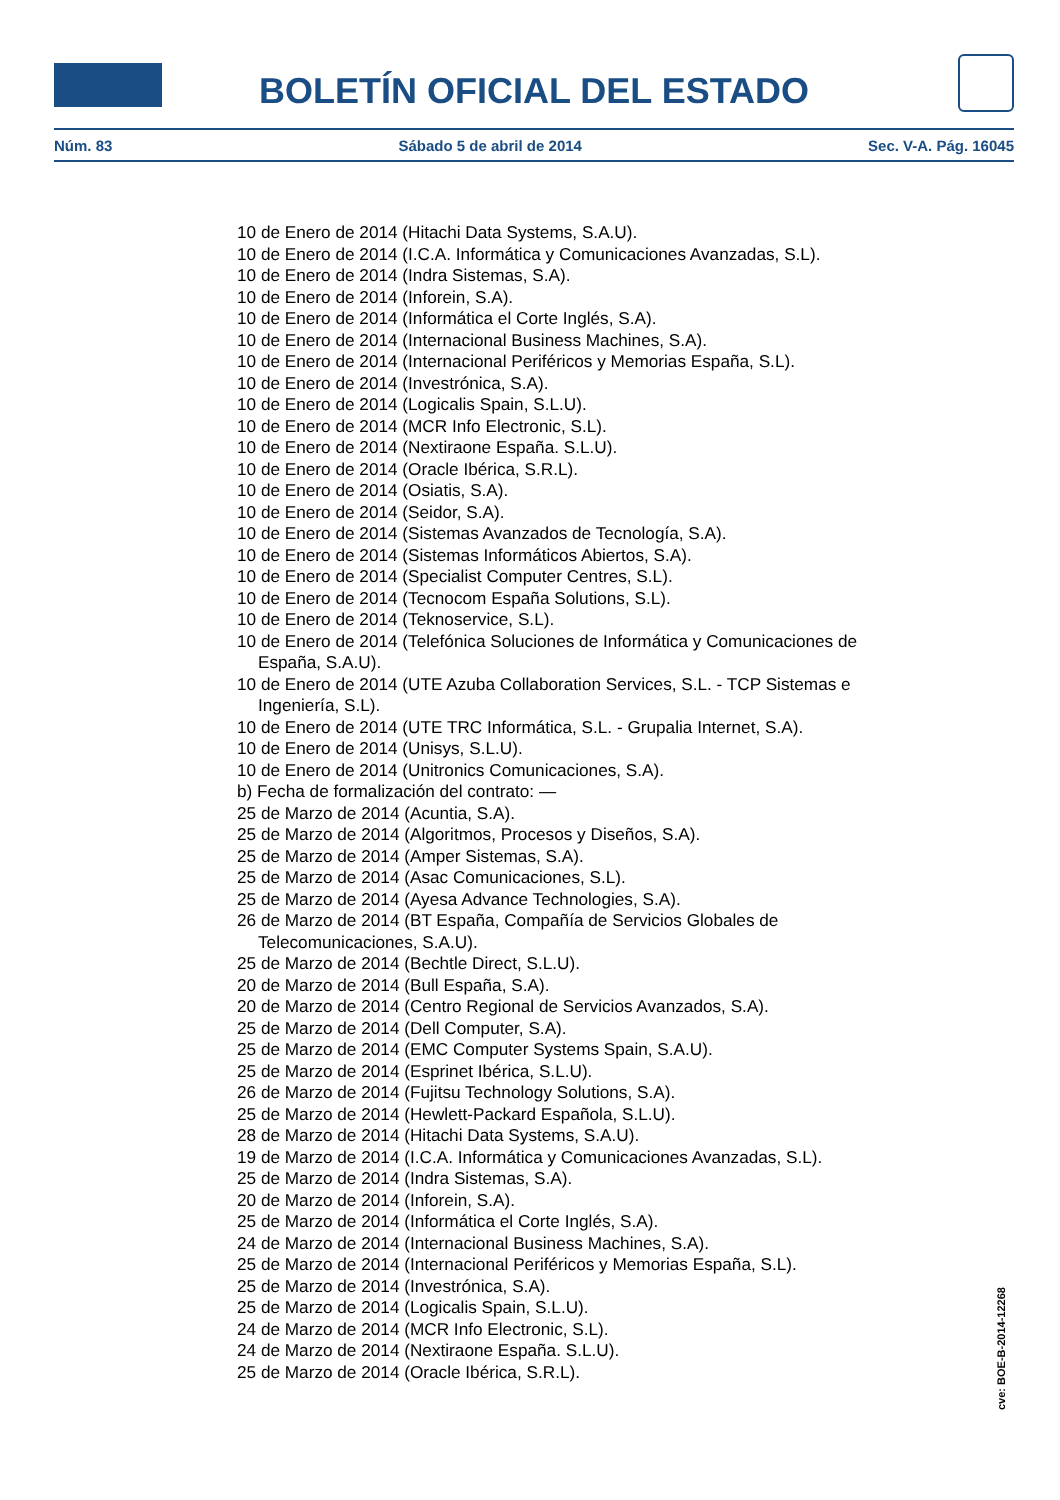BOLETÍN OFICIAL DEL ESTADO
Núm. 83 Sábado 5 de abril de 2014 Sec. V-A. Pág. 16045
10 de Enero de 2014 (Hitachi Data Systems, S.A.U).
10 de Enero de 2014 (I.C.A. Informática y Comunicaciones Avanzadas, S.L).
10 de Enero de 2014 (Indra Sistemas, S.A).
10 de Enero de 2014 (Inforein, S.A).
10 de Enero de 2014 (Informática el Corte Inglés, S.A).
10 de Enero de 2014 (Internacional Business Machines, S.A).
10 de Enero de 2014 (Internacional Periféricos y Memorias España, S.L).
10 de Enero de 2014 (Investrónica, S.A).
10 de Enero de 2014 (Logicalis Spain, S.L.U).
10 de Enero de 2014 (MCR Info Electronic, S.L).
10 de Enero de 2014 (Nextiraone España. S.L.U).
10 de Enero de 2014 (Oracle Ibérica, S.R.L).
10 de Enero de 2014 (Osiatis, S.A).
10 de Enero de 2014 (Seidor, S.A).
10 de Enero de 2014 (Sistemas Avanzados de Tecnología, S.A).
10 de Enero de 2014 (Sistemas Informáticos Abiertos, S.A).
10 de Enero de 2014 (Specialist Computer Centres, S.L).
10 de Enero de 2014 (Tecnocom España Solutions, S.L).
10 de Enero de 2014 (Teknoservice, S.L).
10 de Enero de 2014 (Telefónica Soluciones de Informática y Comunicaciones de España, S.A.U).
10 de Enero de 2014 (UTE Azuba Collaboration Services, S.L. - TCP Sistemas e Ingeniería, S.L).
10 de Enero de 2014 (UTE TRC Informática, S.L. - Grupalia Internet, S.A).
10 de Enero de 2014 (Unisys, S.L.U).
10 de Enero de 2014 (Unitronics Comunicaciones, S.A).
b) Fecha de formalización del contrato: —
25 de Marzo de 2014 (Acuntia, S.A).
25 de Marzo de 2014 (Algoritmos, Procesos y Diseños, S.A).
25 de Marzo de 2014 (Amper Sistemas, S.A).
25 de Marzo de 2014 (Asac Comunicaciones, S.L).
25 de Marzo de 2014 (Ayesa Advance Technologies, S.A).
26 de Marzo de 2014 (BT España, Compañía de Servicios Globales de Telecomunicaciones, S.A.U).
25 de Marzo de 2014 (Bechtle Direct, S.L.U).
20 de Marzo de 2014 (Bull España, S.A).
20 de Marzo de 2014 (Centro Regional de Servicios Avanzados, S.A).
25 de Marzo de 2014 (Dell Computer, S.A).
25 de Marzo de 2014 (EMC Computer Systems Spain, S.A.U).
25 de Marzo de 2014 (Esprinet Ibérica, S.L.U).
26 de Marzo de 2014 (Fujitsu Technology Solutions, S.A).
25 de Marzo de 2014 (Hewlett-Packard Española, S.L.U).
28 de Marzo de 2014 (Hitachi Data Systems, S.A.U).
19 de Marzo de 2014 (I.C.A. Informática y Comunicaciones Avanzadas, S.L).
25 de Marzo de 2014 (Indra Sistemas, S.A).
20 de Marzo de 2014 (Inforein, S.A).
25 de Marzo de 2014 (Informática el Corte Inglés, S.A).
24 de Marzo de 2014 (Internacional Business Machines, S.A).
25 de Marzo de 2014 (Internacional Periféricos y Memorias España, S.L).
25 de Marzo de 2014 (Investrónica, S.A).
25 de Marzo de 2014 (Logicalis Spain, S.L.U).
24 de Marzo de 2014 (MCR Info Electronic, S.L).
24 de Marzo de 2014 (Nextiraone España. S.L.U).
25 de Marzo de 2014 (Oracle Ibérica, S.R.L).
cve: BOE-B-2014-12268